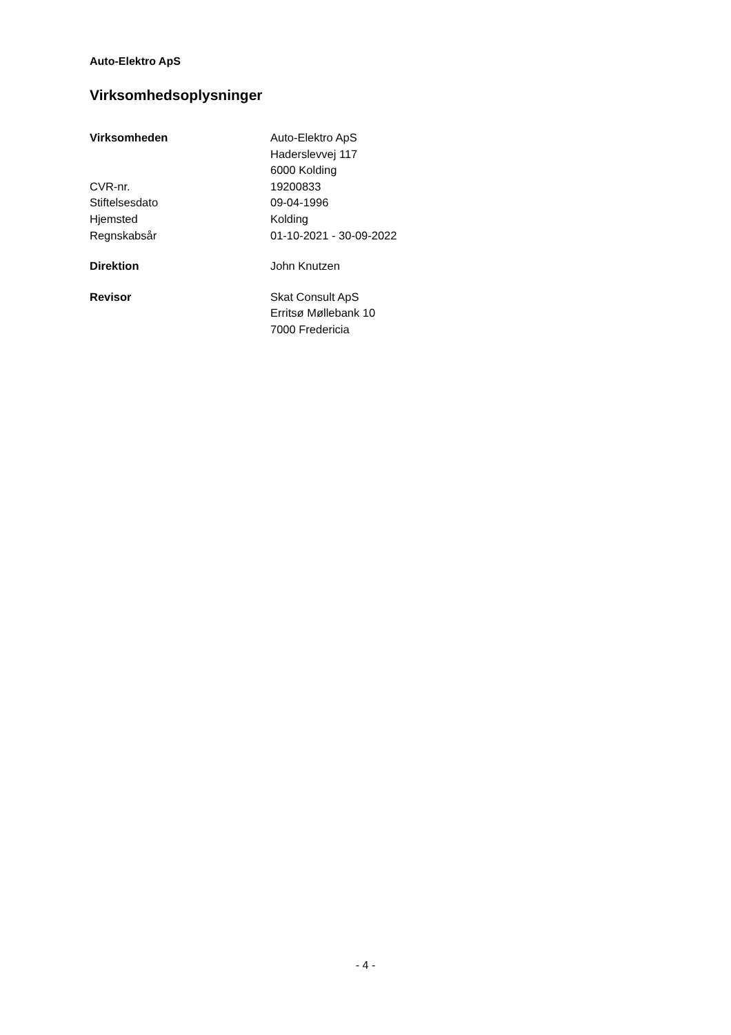Auto-Elektro ApS
Virksomhedsoplysninger
Virksomheden Auto-Elektro ApS
Haderslevvej 117
6000 Kolding
CVR-nr. 19200833
Stiftelsesdato 09-04-1996
Hjemsted Kolding
Regnskabsår 01-10-2021 - 30-09-2022
Direktion John Knutzen
Revisor Skat Consult ApS
Erritsø Møllebank 10
7000 Fredericia
- 4 -